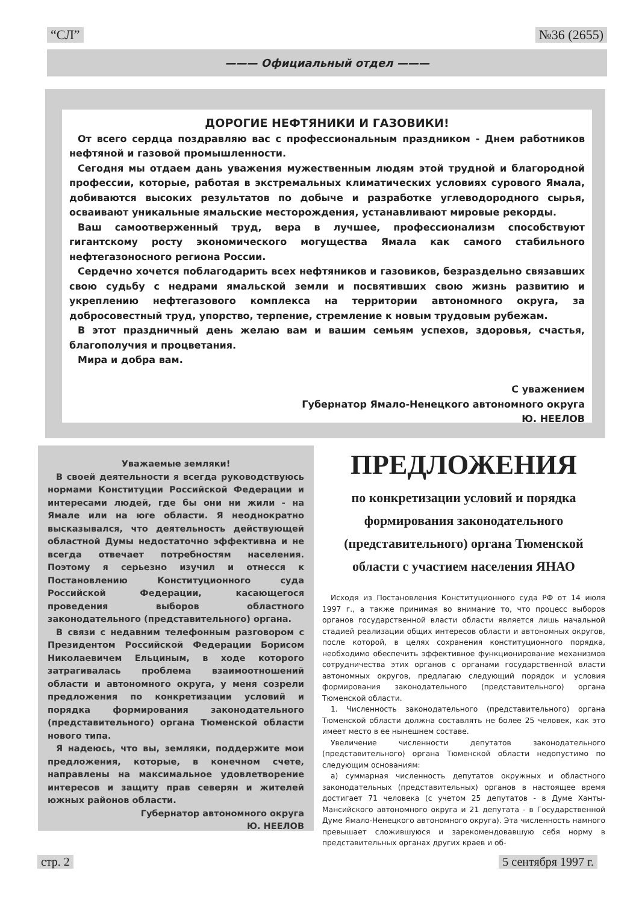“СЛ” №36 (2655)
——— Официальный отдел ———
ДОРОГИЕ НЕФТЯНИКИ И ГАЗОВИКИ!
От всего сердца поздравляю вас с профессиональным праздником - Днем работников нефтяной и газовой промышленности.
Сегодня мы отдаем дань уважения мужественным людям этой трудной и благородной профессии, которые, работая в экстремальных климатических условиях сурового Ямала, добиваются высоких результатов по добыче и разработке углеводородного сырья, осваивают уникальные ямальские месторождения, устанавливают мировые рекорды.
Ваш самоотверженный труд, вера в лучшее, профессионализм способствуют гигантскому росту экономического могущества Ямала как самого стабильного нефтегазоносного региона России.
Сердечно хочется поблагодарить всех нефтяников и газовиков, безраздельно связавших свою судьбу с недрами ямальской земли и посвятивших свою жизнь развитию и укреплению нефтегазового комплекса на территории автономного округа, за добросовестный труд, упорство, терпение, стремление к новым трудовым рубежам.
В этот праздничный день желаю вам и вашим семьям успехов, здоровья, счастья, благополучия и процветания.
Мира и добра вам.
С уважением
Губернатор Ямало-Ненецкого автономного округа
Ю. НЕЕЛОВ
Уважаемые земляки!
В своей деятельности я всегда руководствуюсь нормами Конституции Российской Федерации и интересами людей, где бы они ни жили - на Ямале или на юге области. Я неоднократно высказывался, что деятельность действующей областной Думы недостаточно эффективна и не всегда отвечает потребностям населения. Поэтому я серьезно изучил и отнесся к Постановлению Конституционного суда Российской Федерации, касающегося проведения выборов областного законодательного (представительного) органа.
В связи с недавним телефонным разговором с Президентом Российской Федерации Борисом Николаевичем Ельциным, в ходе которого затрагивалась проблема взаимоотношений области и автономного округа, у меня созрели предложения по конкретизации условий и порядка формирования законодательного (представительного) органа Тюменской области нового типа.
Я надеюсь, что вы, земляки, поддержите мои предложения, которые, в конечном счете, направлены на максимальное удовлетворение интересов и защиту прав северян и жителей южных районов области.
Губернатор автономного округа
Ю. НЕЕЛОВ
ПРЕДЛОЖЕНИЯ
по конкретизации условий и порядка формирования законодательного (представительного) органа Тюменской области с участием населения ЯНАО
Исходя из Постановления Конституционного суда РФ от 14 июля 1997 г., а также принимая во внимание то, что процесс выборов органов государственной власти области является лишь начальной стадией реализации общих интересов области и автономных округов, после которой, в целях сохранения конституционного порядка, необходимо обеспечить эффективное функционирование механизмов сотрудничества этих органов с органами государственной власти автономных округов, предлагаю следующий порядок и условия формирования законодательного (представительного) органа Тюменской области.
1. Численность законодательного (представительного) органа Тюменской области должна составлять не более 25 человек, как это имеет место в ее нынешнем составе.
Увеличение численности депутатов законодательного (представительного) органа Тюменской области недопустимо по следующим основаниям:
а) суммарная численность депутатов окружных и областного законодательных (представительных) органов в настоящее время достигает 71 человека (с учетом 25 депутатов - в Думе Ханты-Мансийского автономного округа и 21 депутата - в Государственной Думе Ямало-Ненецкого автономного округа). Эта численность намного превышает сложившуюся и зарекомендовавшую себя норму в представительных органах других краев и об-
стр. 2 5 сентября 1997 г.